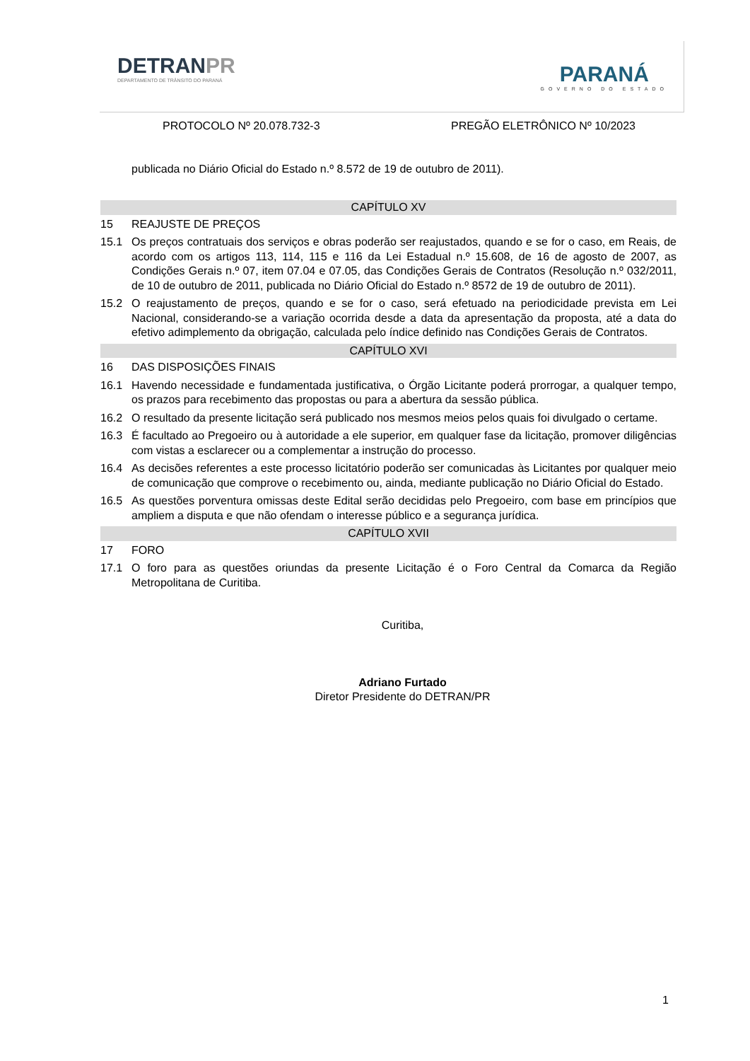DETRANPR
DEPARTAMENTO DE TRÂNSITO DO PARANÁ
PARANÁ
GOVERNO DO ESTADO
PROTOCOLO Nº 20.078.732-3 PREGÃO ELETRÔNICO Nº 10/2023
publicada no Diário Oficial do Estado n.º 8.572 de 19 de outubro de 2011).
CAPÍTULO XV
15 REAJUSTE DE PREÇOS
15.1 Os preços contratuais dos serviços e obras poderão ser reajustados, quando e se for o caso, em Reais, de acordo com os artigos 113, 114, 115 e 116 da Lei Estadual n.º 15.608, de 16 de agosto de 2007, as Condições Gerais n.º 07, item 07.04 e 07.05, das Condições Gerais de Contratos (Resolução n.º 032/2011, de 10 de outubro de 2011, publicada no Diário Oficial do Estado n.º 8572 de 19 de outubro de 2011).
15.2 O reajustamento de preços, quando e se for o caso, será efetuado na periodicidade prevista em Lei Nacional, considerando-se a variação ocorrida desde a data da apresentação da proposta, até a data do efetivo adimplemento da obrigação, calculada pelo índice definido nas Condições Gerais de Contratos.
CAPÍTULO XVI
16 DAS DISPOSIÇÕES FINAIS
16.1 Havendo necessidade e fundamentada justificativa, o Órgão Licitante poderá prorrogar, a qualquer tempo, os prazos para recebimento das propostas ou para a abertura da sessão pública.
16.2 O resultado da presente licitação será publicado nos mesmos meios pelos quais foi divulgado o certame.
16.3 É facultado ao Pregoeiro ou à autoridade a ele superior, em qualquer fase da licitação, promover diligências com vistas a esclarecer ou a complementar a instrução do processo.
16.4 As decisões referentes a este processo licitatório poderão ser comunicadas às Licitantes por qualquer meio de comunicação que comprove o recebimento ou, ainda, mediante publicação no Diário Oficial do Estado.
16.5 As questões porventura omissas deste Edital serão decididas pelo Pregoeiro, com base em princípios que ampliem a disputa e que não ofendam o interesse público e a segurança jurídica.
CAPÍTULO XVII
17 FORO
17.1 O foro para as questões oriundas da presente Licitação é o Foro Central da Comarca da Região Metropolitana de Curitiba.
Curitiba,
Adriano Furtado
Diretor Presidente do DETRAN/PR
1